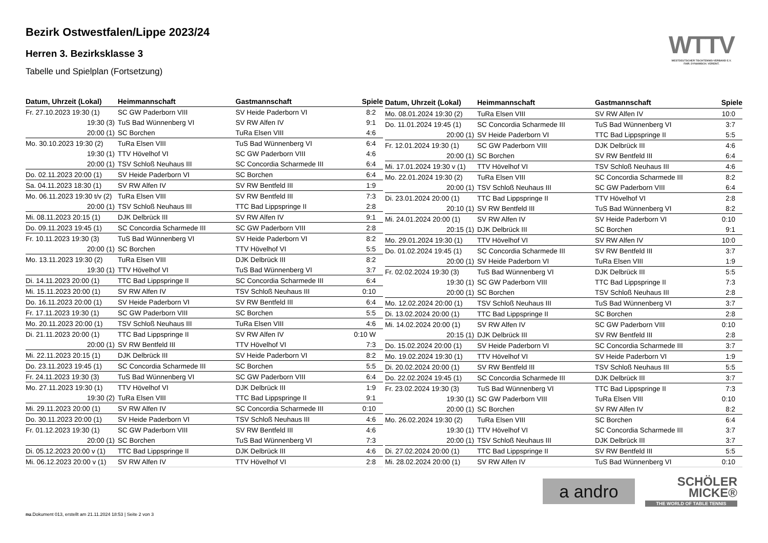Bezirk Ostwestfalen/Lippe 2023/24
Herren 3. Bezirksklasse 3
Tabelle und Spielplan (Fortsetzung)
WTTV
WESTDEUTSCHER TISCHTENNIS-VERBAND E.V.
FAIR. DYNAMISCH. VEREINT.
| Datum, Uhrzeit (Lokal) | Heimmannschaft | Gastmannschaft | Spiele |
| --- | --- | --- | --- |
| Fr. 27.10.2023 19:30 (1) | SC GW Paderborn VIII | SV Heide Paderborn VI | 8:2 |
| 19:30 (3) | TuS Bad Wünnenberg VI | SV RW Alfen IV | 9:1 |
| 20:00 (1) | SC Borchen | TuRa Elsen VIII | 4:6 |
| Mo. 30.10.2023 19:30 (2) | TuRa Elsen VIII | TuS Bad Wünnenberg VI | 6:4 |
| 19:30 (1) | TTV Hövelhof VI | SC GW Paderborn VIII | 4:6 |
| 20:00 (1) | TSV Schloß Neuhaus III | SC Concordia Scharmede III | 6:4 |
| Do. 02.11.2023 20:00 (1) | SV Heide Paderborn VI | SC Borchen | 6:4 |
| Sa. 04.11.2023 18:30 (1) | SV RW Alfen IV | SV RW Bentfeld III | 1:9 |
| Mo. 06.11.2023 19:30 t/v (2) | TuRa Elsen VIII | SV RW Bentfeld III | 7:3 |
| 20:00 (1) | TSV Schloß Neuhaus III | TTC Bad Lippspringe II | 2:8 |
| Mi. 08.11.2023 20:15 (1) | DJK Delbrück III | SV RW Alfen IV | 9:1 |
| Do. 09.11.2023 19:45 (1) | SC Concordia Scharmede III | SC GW Paderborn VIII | 2:8 |
| Fr. 10.11.2023 19:30 (3) | TuS Bad Wünnenberg VI | SV Heide Paderborn VI | 8:2 |
| 20:00 (1) | SC Borchen | TTV Hövelhof VI | 5:5 |
| Mo. 13.11.2023 19:30 (2) | TuRa Elsen VIII | DJK Delbrück III | 8:2 |
| 19:30 (1) | TTV Hövelhof VI | TuS Bad Wünnenberg VI | 3:7 |
| Di. 14.11.2023 20:00 (1) | TTC Bad Lippspringe II | SC Concordia Scharmede III | 6:4 |
| Mi. 15.11.2023 20:00 (1) | SV RW Alfen IV | TSV Schloß Neuhaus III | 0:10 |
| Do. 16.11.2023 20:00 (1) | SV Heide Paderborn VI | SV RW Bentfeld III | 6:4 |
| Fr. 17.11.2023 19:30 (1) | SC GW Paderborn VIII | SC Borchen | 5:5 |
| Mo. 20.11.2023 20:00 (1) | TSV Schloß Neuhaus III | TuRa Elsen VIII | 4:6 |
| Di. 21.11.2023 20:00 (1) | TTC Bad Lippspringe II | SV RW Alfen IV | 0:10 W |
| 20:00 (1) | SV RW Bentfeld III | TTV Hövelhof VI | 7:3 |
| Mi. 22.11.2023 20:15 (1) | DJK Delbrück III | SV Heide Paderborn VI | 8:2 |
| Do. 23.11.2023 19:45 (1) | SC Concordia Scharmede III | SC Borchen | 5:5 |
| Fr. 24.11.2023 19:30 (3) | TuS Bad Wünnenberg VI | SC GW Paderborn VIII | 6:4 |
| Mo. 27.11.2023 19:30 (1) | TTV Hövelhof VI | DJK Delbrück III | 1:9 |
| 19:30 (2) | TuRa Elsen VIII | TTC Bad Lippspringe II | 9:1 |
| Mi. 29.11.2023 20:00 (1) | SV RW Alfen IV | SC Concordia Scharmede III | 0:10 |
| Do. 30.11.2023 20:00 (1) | SV Heide Paderborn VI | TSV Schloß Neuhaus III | 4:6 |
| Fr. 01.12.2023 19:30 (1) | SC GW Paderborn VIII | SV RW Bentfeld III | 4:6 |
| 20:00 (1) | SC Borchen | TuS Bad Wünnenberg VI | 7:3 |
| Di. 05.12.2023 20:00 v (1) | TTC Bad Lippspringe II | DJK Delbrück III | 4:6 |
| Mi. 06.12.2023 20:00 v (1) | SV RW Alfen IV | TTV Hövelhof VI | 2:8 |
| Datum, Uhrzeit (Lokal) | Heimmannschaft | Gastmannschaft | Spiele |
| --- | --- | --- | --- |
| Mo. 08.01.2024 19:30 (2) | TuRa Elsen VIII | SV RW Alfen IV | 10:0 |
| Do. 11.01.2024 19:45 (1) | SC Concordia Scharmede III | TuS Bad Wünnenberg VI | 3:7 |
| 20:00 (1) | SV Heide Paderborn VI | TTC Bad Lippspringe II | 5:5 |
| Fr. 12.01.2024 19:30 (1) | SC GW Paderborn VIII | DJK Delbrück III | 4:6 |
| 20:00 (1) | SC Borchen | SV RW Bentfeld III | 6:4 |
| Mi. 17.01.2024 19:30 v (1) | TTV Hövelhof VI | TSV Schloß Neuhaus III | 4:6 |
| Mo. 22.01.2024 19:30 (2) | TuRa Elsen VIII | SC Concordia Scharmede III | 8:2 |
| 20:00 (1) | TSV Schloß Neuhaus III | SC GW Paderborn VIII | 6:4 |
| Di. 23.01.2024 20:00 (1) | TTC Bad Lippspringe II | TTV Hövelhof VI | 2:8 |
| 20:10 (1) | SV RW Bentfeld III | TuS Bad Wünnenberg VI | 8:2 |
| Mi. 24.01.2024 20:00 (1) | SV RW Alfen IV | SV Heide Paderborn VI | 0:10 |
| 20:15 (1) | DJK Delbrück III | SC Borchen | 9:1 |
| Mo. 29.01.2024 19:30 (1) | TTV Hövelhof VI | SV RW Alfen IV | 10:0 |
| Do. 01.02.2024 19:45 (1) | SC Concordia Scharmede III | SV RW Bentfeld III | 3:7 |
| 20:00 (1) | SV Heide Paderborn VI | TuRa Elsen VIII | 1:9 |
| Fr. 02.02.2024 19:30 (3) | TuS Bad Wünnenberg VI | DJK Delbrück III | 5:5 |
| 19:30 (1) | SC GW Paderborn VIII | TTC Bad Lippspringe II | 7:3 |
| 20:00 (1) | SC Borchen | TSV Schloß Neuhaus III | 2:8 |
| Mo. 12.02.2024 20:00 (1) | TSV Schloß Neuhaus III | TuS Bad Wünnenberg VI | 3:7 |
| Di. 13.02.2024 20:00 (1) | TTC Bad Lippspringe II | SC Borchen | 2:8 |
| Mi. 14.02.2024 20:00 (1) | SV RW Alfen IV | SC GW Paderborn VIII | 0:10 |
| 20:15 (1) | DJK Delbrück III | SV RW Bentfeld III | 2:8 |
| Do. 15.02.2024 20:00 (1) | SV Heide Paderborn VI | SC Concordia Scharmede III | 3:7 |
| Mo. 19.02.2024 19:30 (1) | TTV Hövelhof VI | SV Heide Paderborn VI | 1:9 |
| Di. 20.02.2024 20:00 (1) | SV RW Bentfeld III | TSV Schloß Neuhaus III | 5:5 |
| Do. 22.02.2024 19:45 (1) | SC Concordia Scharmede III | DJK Delbrück III | 3:7 |
| Fr. 23.02.2024 19:30 (3) | TuS Bad Wünnenberg VI | TTC Bad Lippspringe II | 7:3 |
| 19:30 (1) | SC GW Paderborn VIII | TuRa Elsen VIII | 0:10 |
| 20:00 (1) | SC Borchen | SV RW Alfen IV | 8:2 |
| Mo. 26.02.2024 19:30 (2) | TuRa Elsen VIII | SC Borchen | 6:4 |
| 19:30 (1) | TTV Hövelhof VI | SC Concordia Scharmede III | 3:7 |
| 20:00 (1) | TSV Schloß Neuhaus III | DJK Delbrück III | 3:7 |
| Di. 27.02.2024 20:00 (1) | TTC Bad Lippspringe II | SV RW Bentfeld III | 5:5 |
| Mi. 28.02.2024 20:00 (1) | SV RW Alfen IV | TuS Bad Wünnenberg VI | 0:10 |
a andro
SCHÖLER
MICKE®
THE WORLD OF TABLE TENNIS
nu.Dokument 013, erstellt am 21.11.2024 18:53 | Seite 2 von 3